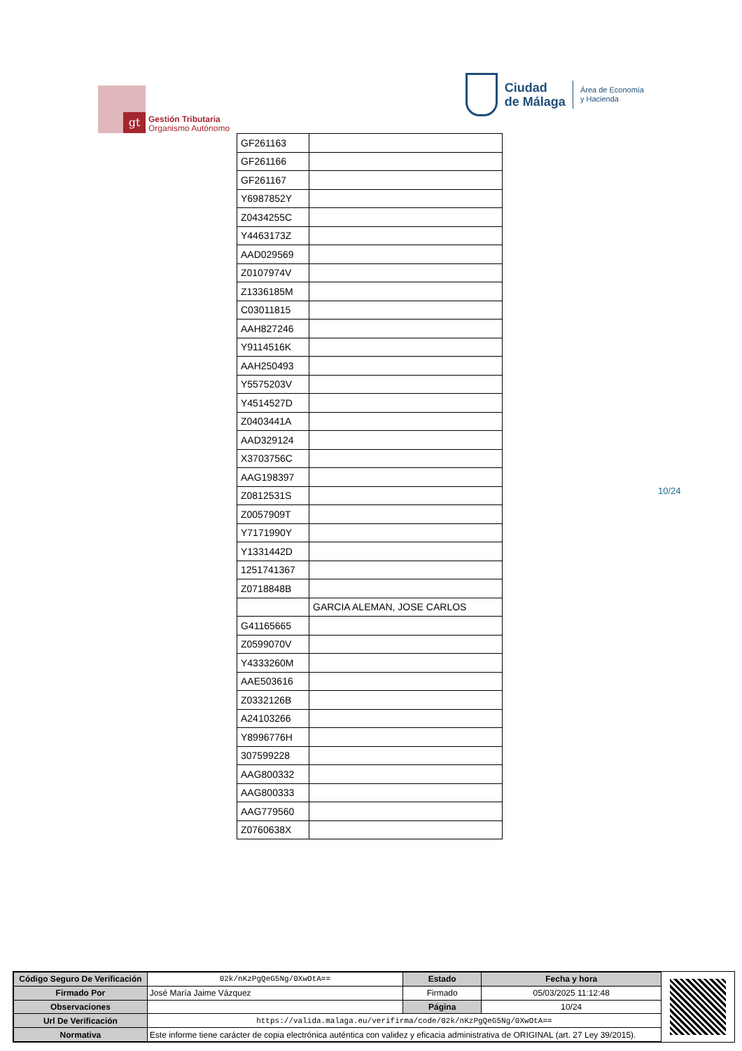gt
Gestión Tributaria
Organismo Autónomo
Ciudad
de Málaga
Área de Economía
y Hacienda
| GF261163 | |
| GF261166 | |
| GF261167 | |
| Y6987852Y | |
| Z0434255C | |
| Y4463173Z | |
| AAD029569 | |
| Z0107974V | |
| Z1336185M | |
| C03011815 | |
| AAH827246 | |
| Y9114516K | |
| AAH250493 | |
| Y5575203V | |
| Y4514527D | |
| Z0403441A | |
| AAD329124 | |
| X3703756C | |
| AAG198397 | |
| Z0812531S | |
| Z0057909T | |
| Y7171990Y | |
| Y1331442D | |
| 1251741367 | |
| Z0718848B | |
| | GARCIA ALEMAN, JOSE CARLOS |
| G41165665 | |
| Z0599070V | |
| Y4333260M | |
| AAE503616 | |
| Z0332126B | |
| A24103266 | |
| Y8996776H | |
| 307599228 | |
| AAG800332 | |
| AAG800333 | |
| AAG779560 | |
| Z0760638X | |
10/24
| Código Seguro De Verificación | 02k/nKzPgQeG5Ng/0XwOtA== | Estado | Fecha y hora |
| Firmado Por | José María Jaime Vázquez | Firmado | 05/03/2025 11:12:48 |
| Observaciones | | Página | 10/24 |
| Url De Verificación | https://valida.malaga.eu/verifirma/code/02k/nKzPgQeG5Ng/0XwOtA== | | |
| Normativa | Este informe tiene carácter de copia electrónica auténtica con validez y eficacia administrativa de ORIGINAL (art. 27 Ley 39/2015). | | |